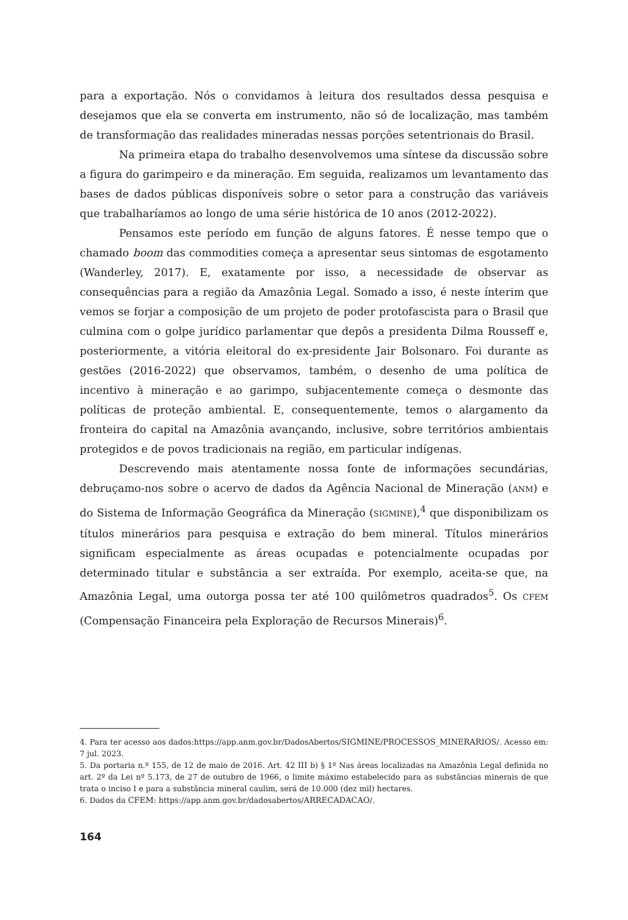para a exportação. Nós o convidamos à leitura dos resultados dessa pesquisa e desejamos que ela se converta em instrumento, não só de localização, mas também de transformação das realidades mineradas nessas porções setentrionais do Brasil.
Na primeira etapa do trabalho desenvolvemos uma síntese da discussão sobre a figura do garimpeiro e da mineração. Em seguida, realizamos um levantamento das bases de dados públicas disponíveis sobre o setor para a construção das variáveis que trabalharíamos ao longo de uma série histórica de 10 anos (2012-2022).
Pensamos este período em função de alguns fatores. É nesse tempo que o chamado boom das commodities começa a apresentar seus sintomas de esgotamento (Wanderley, 2017). E, exatamente por isso, a necessidade de observar as consequências para a região da Amazônia Legal. Somado a isso, é neste ínterim que vemos se forjar a composição de um projeto de poder protofascista para o Brasil que culmina com o golpe jurídico parlamentar que depôs a presidenta Dilma Rousseff e, posteriormente, a vitória eleitoral do ex-presidente Jair Bolsonaro. Foi durante as gestões (2016-2022) que observamos, também, o desenho de uma política de incentivo à mineração e ao garimpo, subjacentemente começa o desmonte das políticas de proteção ambiental. E, consequentemente, temos o alargamento da fronteira do capital na Amazônia avançando, inclusive, sobre territórios ambientais protegidos e de povos tradicionais na região, em particular indígenas.
Descrevendo mais atentamente nossa fonte de informações secundárias, debruçamo-nos sobre o acervo de dados da Agência Nacional de Mineração (ANM) e do Sistema de Informação Geográfica da Mineração (SIGMINE),<sup>4</sup> que disponibilizam os títulos minerários para pesquisa e extração do bem mineral. Títulos minerários significam especialmente as áreas ocupadas e potencialmente ocupadas por determinado titular e substância a ser extraída. Por exemplo, aceita-se que, na Amazônia Legal, uma outorga possa ter até 100 quilômetros quadrados<sup>5</sup>. Os CFEM (Compensação Financeira pela Exploração de Recursos Minerais)<sup>6</sup>.
4. Para ter acesso aos dados:https://app.anm.gov.br/DadosAbertos/SIGMINE/PROCESSOS_MINERARIOS/. Acesso em: 7 jul. 2023.
5. Da portaria n.º 155, de 12 de maio de 2016. Art. 42 III b) § 1º Nas áreas localizadas na Amazônia Legal definida no art. 2º da Lei nº 5.173, de 27 de outubro de 1966, o limite máximo estabelecido para as substâncias minerais de que trata o inciso I e para a substância mineral caulim, será de 10.000 (dez mil) hectares.
6. Dados da CFEM: https://app.anm.gov.br/dadosabertos/ARRECADACAO/.
164